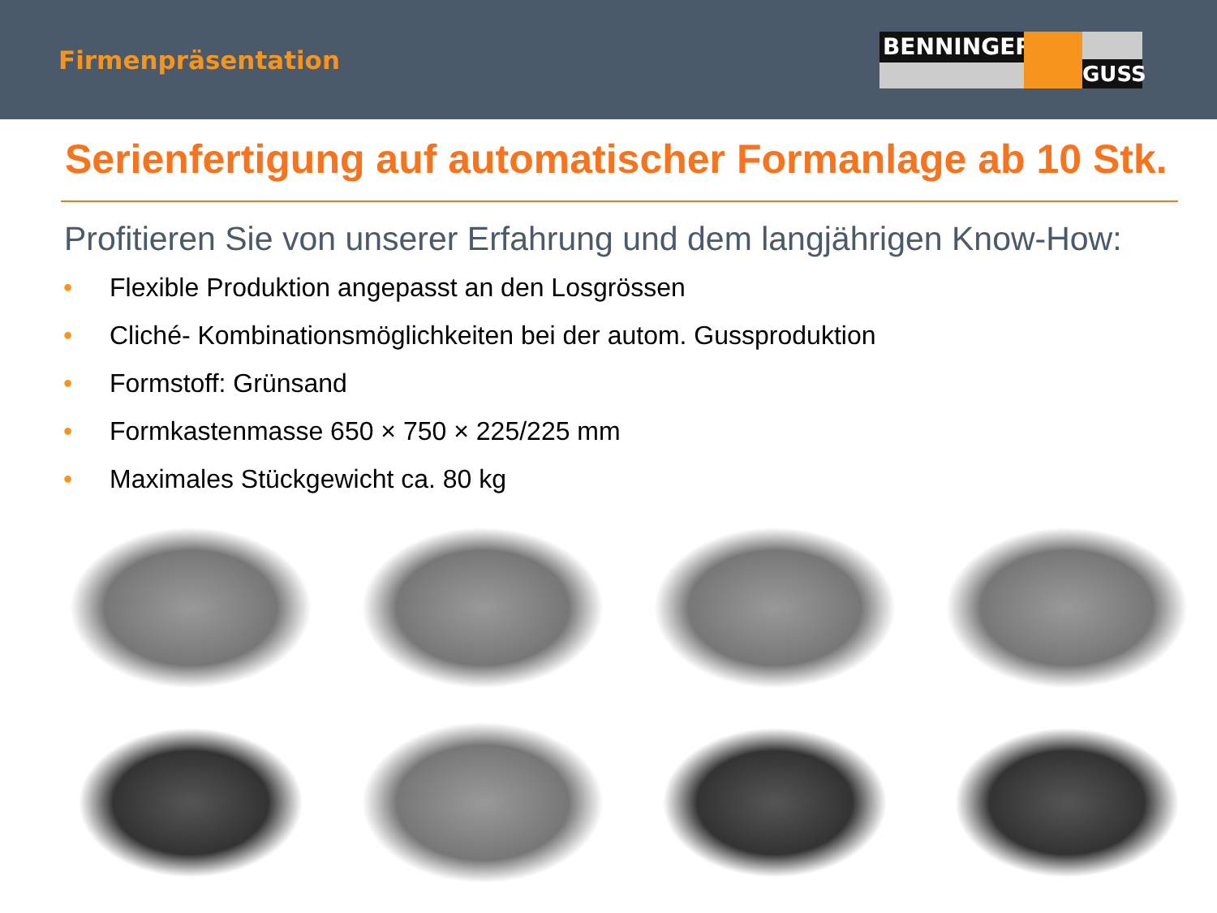Firmenpräsentation
BENNINGER
GUSS
Serienfertigung auf automatischer Formanlage ab 10 Stk.
Profitieren Sie von unserer Erfahrung und dem langjährigen Know-How:
• Flexible Produktion angepasst an den Losgrössen
• Cliché- Kombinationsmöglichkeiten bei der autom. Gussproduktion
• Formstoff: Grünsand
• Formkastenmasse 650 × 750 × 225/225 mm
• Maximales Stückgewicht ca. 80 kg